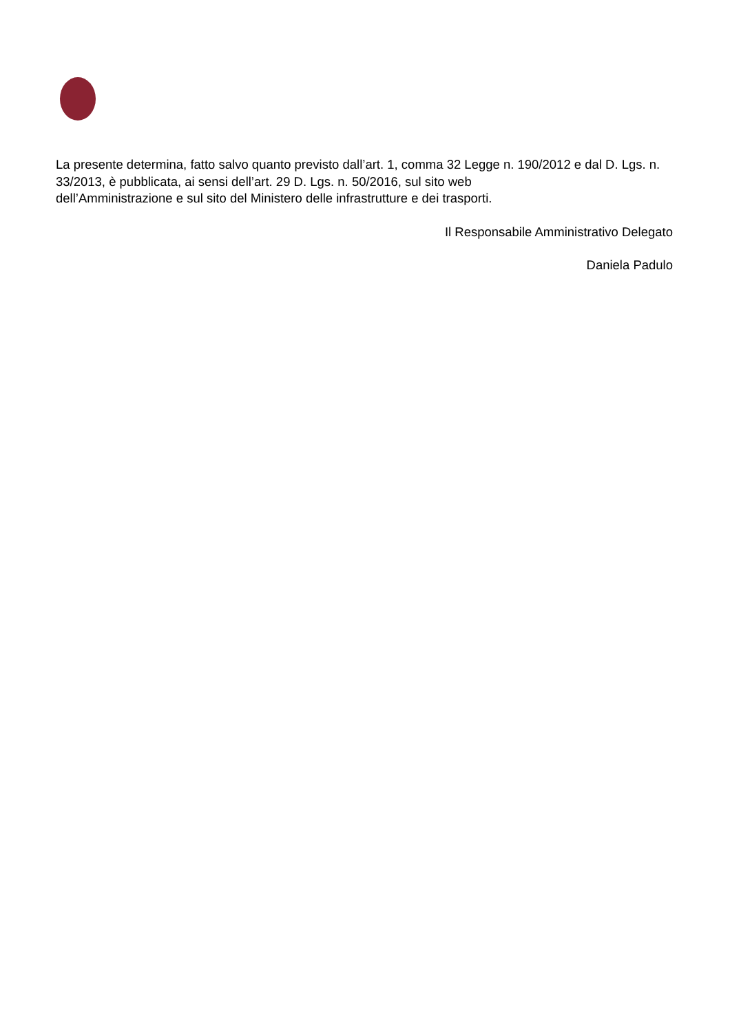La presente determina, fatto salvo quanto previsto dall’art. 1, comma 32 Legge n. 190/2012 e dal D. Lgs. n. 33/2013, è pubblicata, ai sensi dell’art. 29 D. Lgs. n. 50/2016, sul sito web
dell’Amministrazione e sul sito del Ministero delle infrastrutture e dei trasporti.
Il Responsabile Amministrativo Delegato
Daniela Padulo